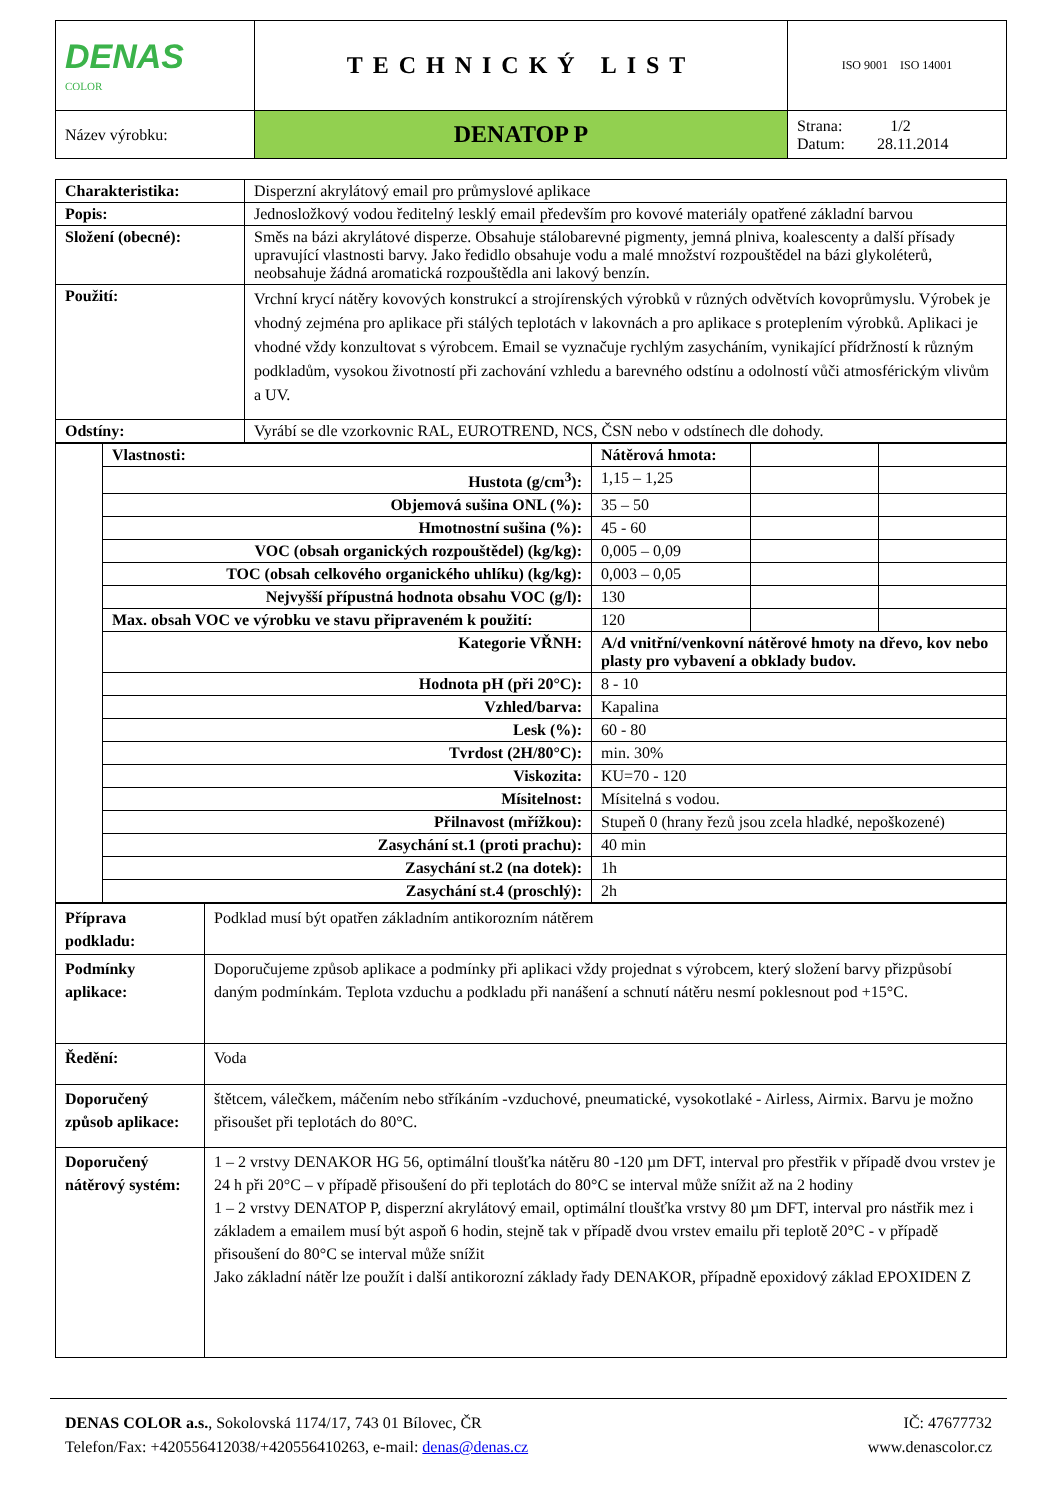| DENAS COLOR | TECHNICKÝ LIST | ISO 9001 ISO 14001 |
| Název výrobku: | DENATOP P | Strana: 1/2 Datum: 28.11.2014 |
| Charakteristika: | Disperzní akrylátový email pro průmyslové aplikace |
| Popis: | Jednosložkový vodou ředitelný lesklý email především pro kovové materiály opatřené základní barvou |
| Složení (obecné): | Směs na bázi akrylátové disperze. Obsahuje stálobarevné pigmenty, jemná plniva, koalescenty a další přísady upravující vlastnosti barvy. Jako ředidlo obsahuje vodu a malé množství rozpouštědel na bázi glykoléterů, neobsahuje žádná aromatická rozpouštědla ani lakový benzín. |
| Použití: | Vrchní krycí nátěry kovových konstrukcí a strojírenských výrobků v různých odvětvích kovoprůmyslu. Výrobek je vhodný zejména pro aplikace při stálých teplotách v lakovnách a pro aplikace s proteplením výrobků. Aplikaci je vhodné vždy konzultovat s výrobcem. Email se vyznačuje rychlým zasycháním, vynikající přídržností k různým podkladům, vysokou životností při zachování vzhledu a barevného odstínu a odolností vůči atmosférickým vlivům a UV. |
| Odstíny: | Vyrábí se dle vzorkovnic RAL, EUROTREND, NCS, ČSN nebo v odstínech dle dohody. |
| | Vlastnosti: | Nátěrová hmota: | | |
| | Hustota (g/cm<sup>3</sup>): | 1,15 – 1,25 | | |
| | Objemová sušina ONL (%): | 35 – 50 | | |
| | Hmotnostní sušina (%): | 45 - 60 | | |
| | VOC (obsah organických rozpouštědel) (kg/kg): | 0,005 – 0,09 | | |
| | TOC (obsah celkového organického uhlíku) (kg/kg): | 0,003 – 0,05 | | |
| | Nejvyšší přípustná hodnota obsahu VOC (g/l): | 130 | | |
| | Max. obsah VOC ve výrobku ve stavu připraveném k použití: | 120 | | |
| | Kategorie VŘNH: | A/d vnitřní/venkovní nátěrové hmoty na dřevo, kov nebo plasty pro vybavení a obklady budov. | | |
| | Hodnota pH (při 20°C): | 8 - 10 | | |
| | Vzhled/barva: | Kapalina | | |
| | Lesk (%): | 60 - 80 | | |
| | Tvrdost (2H/80°C): | min. 30% | | |
| | Viskozita: | KU=70 - 120 | | |
| | Mísitelnost: | Mísitelná s vodou. | | |
| | Přilnavost (mřížkou): | Stupeň 0 (hrany řezů jsou zcela hladké, nepoškozené) | | |
| | Zasychání st.1 (proti prachu): | 40 min | | |
| | Zasychání st.2 (na dotek): | 1h | | |
| | Zasychání st.4 (proschlý): | 2h | | |
| Příprava podkladu: | Podklad musí být opatřen základním antikorozním nátěrem |
| Podmínky aplikace: | Doporučujeme způsob aplikace a podmínky při aplikaci vždy projednat s výrobcem, který složení barvy přizpůsobí daným podmínkám. Teplota vzduchu a podkladu při nanášení a schnutí nátěru nesmí poklesnout pod +15°C. |
| Ředění: | Voda |
| Doporučený způsob aplikace: | štětcem, válečkem, máčením nebo stříkáním -vzduchové, pneumatické, vysokotlaké - Airless, Airmix. Barvu je možno přisoušet při teplotách do 80°C. |
| Doporučený nátěrový systém: | 1 – 2 vrstvy DENAKOR HG 56, optimální tloušťka nátěru 80 -120 µm DFT, interval pro přestřik v případě dvou vrstev je 24 h při 20°C – v případě přisoušení do při teplotách do 80°C se interval může snížit až na 2 hodiny 1 – 2 vrstvy DENATOP P, disperzní akrylátový email, optimální tloušťka vrstvy 80 µm DFT, interval pro nástřik mez i základem a emailem musí být aspoň 6 hodin, stejně tak v případě dvou vrstev emailu při teplotě 20°C - v případě přisoušení do 80°C se interval může snížit Jako základní nátěr lze použít i další antikorozní základy řady DENAKOR, případně epoxidový základ EPOXIDEN Z |
DENAS COLOR a.s., Sokolovská 1174/17, 743 01 Bílovec, ČR
Telefon/Fax: +420556412038/+420556410263, e-mail: denas@denas.cz
IČ: 47677732
www.denascolor.cz